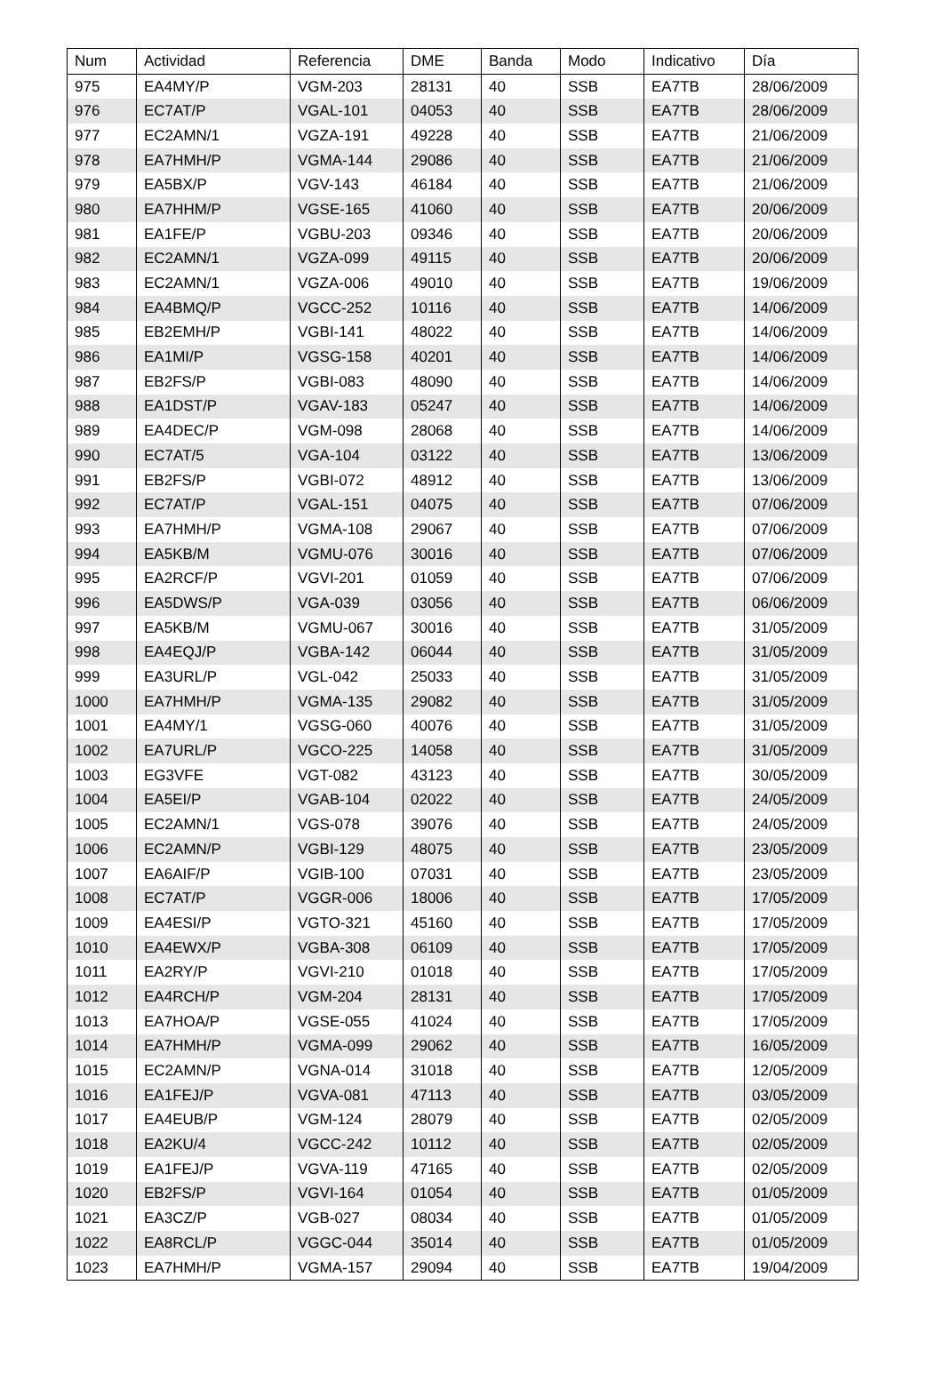| Num | Actividad | Referencia | DME | Banda | Modo | Indicativo | Día |
| --- | --- | --- | --- | --- | --- | --- | --- |
| 975 | EA4MY/P | VGM-203 | 28131 | 40 | SSB | EA7TB | 28/06/2009 |
| 976 | EC7AT/P | VGAL-101 | 04053 | 40 | SSB | EA7TB | 28/06/2009 |
| 977 | EC2AMN/1 | VGZA-191 | 49228 | 40 | SSB | EA7TB | 21/06/2009 |
| 978 | EA7HMH/P | VGMA-144 | 29086 | 40 | SSB | EA7TB | 21/06/2009 |
| 979 | EA5BX/P | VGV-143 | 46184 | 40 | SSB | EA7TB | 21/06/2009 |
| 980 | EA7HHM/P | VGSE-165 | 41060 | 40 | SSB | EA7TB | 20/06/2009 |
| 981 | EA1FE/P | VGBU-203 | 09346 | 40 | SSB | EA7TB | 20/06/2009 |
| 982 | EC2AMN/1 | VGZA-099 | 49115 | 40 | SSB | EA7TB | 20/06/2009 |
| 983 | EC2AMN/1 | VGZA-006 | 49010 | 40 | SSB | EA7TB | 19/06/2009 |
| 984 | EA4BMQ/P | VGCC-252 | 10116 | 40 | SSB | EA7TB | 14/06/2009 |
| 985 | EB2EMH/P | VGBI-141 | 48022 | 40 | SSB | EA7TB | 14/06/2009 |
| 986 | EA1MI/P | VGSG-158 | 40201 | 40 | SSB | EA7TB | 14/06/2009 |
| 987 | EB2FS/P | VGBI-083 | 48090 | 40 | SSB | EA7TB | 14/06/2009 |
| 988 | EA1DST/P | VGAV-183 | 05247 | 40 | SSB | EA7TB | 14/06/2009 |
| 989 | EA4DEC/P | VGM-098 | 28068 | 40 | SSB | EA7TB | 14/06/2009 |
| 990 | EC7AT/5 | VGA-104 | 03122 | 40 | SSB | EA7TB | 13/06/2009 |
| 991 | EB2FS/P | VGBI-072 | 48912 | 40 | SSB | EA7TB | 13/06/2009 |
| 992 | EC7AT/P | VGAL-151 | 04075 | 40 | SSB | EA7TB | 07/06/2009 |
| 993 | EA7HMH/P | VGMA-108 | 29067 | 40 | SSB | EA7TB | 07/06/2009 |
| 994 | EA5KB/M | VGMU-076 | 30016 | 40 | SSB | EA7TB | 07/06/2009 |
| 995 | EA2RCF/P | VGVI-201 | 01059 | 40 | SSB | EA7TB | 07/06/2009 |
| 996 | EA5DWS/P | VGA-039 | 03056 | 40 | SSB | EA7TB | 06/06/2009 |
| 997 | EA5KB/M | VGMU-067 | 30016 | 40 | SSB | EA7TB | 31/05/2009 |
| 998 | EA4EQJ/P | VGBA-142 | 06044 | 40 | SSB | EA7TB | 31/05/2009 |
| 999 | EA3URL/P | VGL-042 | 25033 | 40 | SSB | EA7TB | 31/05/2009 |
| 1000 | EA7HMH/P | VGMA-135 | 29082 | 40 | SSB | EA7TB | 31/05/2009 |
| 1001 | EA4MY/1 | VGSG-060 | 40076 | 40 | SSB | EA7TB | 31/05/2009 |
| 1002 | EA7URL/P | VGCO-225 | 14058 | 40 | SSB | EA7TB | 31/05/2009 |
| 1003 | EG3VFE | VGT-082 | 43123 | 40 | SSB | EA7TB | 30/05/2009 |
| 1004 | EA5EI/P | VGAB-104 | 02022 | 40 | SSB | EA7TB | 24/05/2009 |
| 1005 | EC2AMN/1 | VGS-078 | 39076 | 40 | SSB | EA7TB | 24/05/2009 |
| 1006 | EC2AMN/P | VGBI-129 | 48075 | 40 | SSB | EA7TB | 23/05/2009 |
| 1007 | EA6AIF/P | VGIB-100 | 07031 | 40 | SSB | EA7TB | 23/05/2009 |
| 1008 | EC7AT/P | VGGR-006 | 18006 | 40 | SSB | EA7TB | 17/05/2009 |
| 1009 | EA4ESI/P | VGTO-321 | 45160 | 40 | SSB | EA7TB | 17/05/2009 |
| 1010 | EA4EWX/P | VGBA-308 | 06109 | 40 | SSB | EA7TB | 17/05/2009 |
| 1011 | EA2RY/P | VGVI-210 | 01018 | 40 | SSB | EA7TB | 17/05/2009 |
| 1012 | EA4RCH/P | VGM-204 | 28131 | 40 | SSB | EA7TB | 17/05/2009 |
| 1013 | EA7HOA/P | VGSE-055 | 41024 | 40 | SSB | EA7TB | 17/05/2009 |
| 1014 | EA7HMH/P | VGMA-099 | 29062 | 40 | SSB | EA7TB | 16/05/2009 |
| 1015 | EC2AMN/P | VGNA-014 | 31018 | 40 | SSB | EA7TB | 12/05/2009 |
| 1016 | EA1FEJ/P | VGVA-081 | 47113 | 40 | SSB | EA7TB | 03/05/2009 |
| 1017 | EA4EUB/P | VGM-124 | 28079 | 40 | SSB | EA7TB | 02/05/2009 |
| 1018 | EA2KU/4 | VGCC-242 | 10112 | 40 | SSB | EA7TB | 02/05/2009 |
| 1019 | EA1FEJ/P | VGVA-119 | 47165 | 40 | SSB | EA7TB | 02/05/2009 |
| 1020 | EB2FS/P | VGVI-164 | 01054 | 40 | SSB | EA7TB | 01/05/2009 |
| 1021 | EA3CZ/P | VGB-027 | 08034 | 40 | SSB | EA7TB | 01/05/2009 |
| 1022 | EA8RCL/P | VGGC-044 | 35014 | 40 | SSB | EA7TB | 01/05/2009 |
| 1023 | EA7HMH/P | VGMA-157 | 29094 | 40 | SSB | EA7TB | 19/04/2009 |